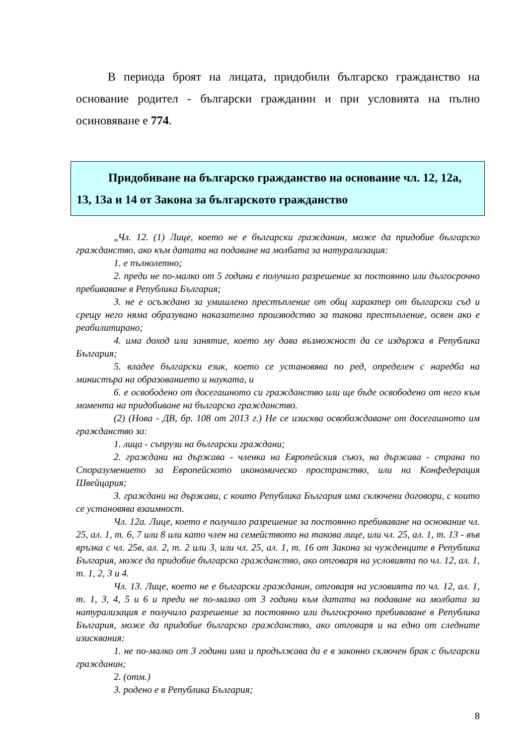В периода броят на лицата, придобили българско гражданство на основание родител - български гражданин и при условията на пълно осиновяване е 774.
Придобиване на българско гражданство на основание чл. 12, 12а, 13, 13а и 14 от Закона за българското гражданство
„Чл. 12. (1) Лице, което не е български гражданин, може да придобие българско гражданство, ако към датата на подаване на молбата за натурализация:
1. е пълнолетно;
2. преди не по-малко от 5 години е получило разрешение за постоянно или дългосрочно пребиваване в Република България;
3. не е осъждано за умишлено престъпление от общ характер от български съд и срещу него няма образувано наказателно производство за такова престъпление, освен ако е реабилитирано;
4. има доход или занятие, което му дава възможност да се издържа в Република България;
5. владее български език, което се установява по ред, определен с наредба на министъра на образованието и науката, и
6. е освободено от досегашното си гражданство или ще бъде освободено от него към момента на придобиване на българско гражданство.
(2) (Нова - ДВ, бр. 108 от 2013 г.) Не се изисква освобождаване от досегашното им гражданство за:
1. лица - съпрузи на български граждани;
2. граждани на държава - членка на Европейския съюз, на държава - страна по Споразумението за Европейското икономическо пространство, или на Конфедерация Швейцария;
3. граждани на държави, с които Република България има сключени договори, с които се установява взаимност.
Чл. 12а. Лице, което е получило разрешение за постоянно пребиваване на основание чл. 25, ал. 1, т. 6, 7 или 8 или като член на семейството на такова лице, или чл. 25, ал. 1, т. 13 - във връзка с чл. 25в, ал. 2, т. 2 или 3, или чл. 25, ал. 1, т. 16 от Закона за чужденците в Република България, може да придобие българско гражданство, ако отговаря на условията по чл. 12, ал. 1, т. 1, 2, 3 и 4.
Чл. 13. Лице, което не е български гражданин, отговаря на условията по чл. 12, ал. 1, т. 1, 3, 4, 5 и 6 и преди не по-малко от 3 години към датата на подаване на молбата за натурализация е получило разрешение за постоянно или дългосрочно пребиваване в Република България, може да придобие българско гражданство, ако отговаря и на едно от следните изисквания:
1. не по-малко от 3 години има и продължава да е в законно сключен брак с български гражданин;
2. (отм.)
3. родено е в Република България;
8